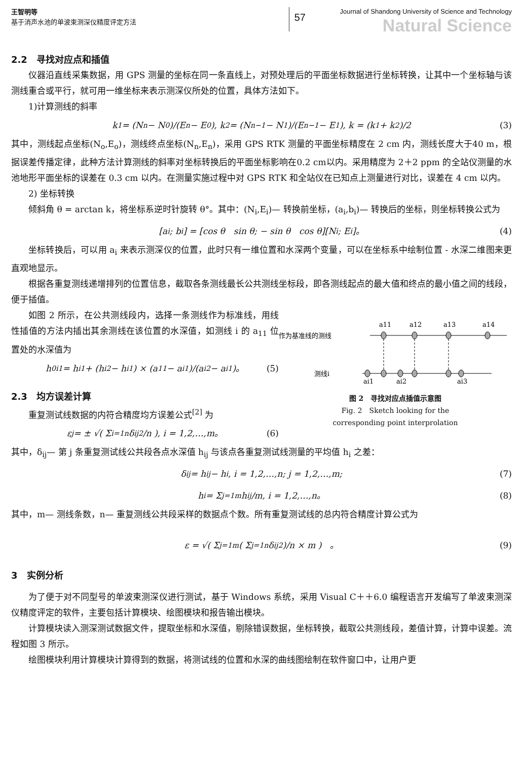王智明等
基于消声水池的单波束测深仪精度评定方法
57
Journal of Shandong University of Science and Technology
Natural Science
2.2　寻找对应点和插值
仪器沿直线采集数据，用 GPS 测量的坐标在同一条直线上，对预处理后的平面坐标数据进行坐标转换，让其中一个坐标轴与该测线重合或平行，就可用一维坐标来表示测深仪所处的位置，具体方法如下。
1)计算测线的斜率
k<sub>1</sub> = (N<sub>n</sub> − N<sub>0</sub>)/(E<sub>n</sub> − E<sub>0</sub>), k<sub>2</sub> = (N<sub>n−1</sub> − N<sub>1</sub>)/(E<sub>n−1</sub> − E<sub>1</sub>), k = (k<sub>1</sub> + k<sub>2</sub>)/2 (3)
其中，测线起点坐标(N<sub>o</sub>,E<sub>o</sub>)，测线终点坐标(N<sub>n</sub>,E<sub>n</sub>)，采用 GPS RTK 测量的平面坐标精度在 2 cm 内，测线长度大于40 m，根据误差传播定律，此种方法计算测线的斜率对坐标转换后的平面坐标影响在0.2 cm以内。采用精度为 2＋2 ppm 的全站仪测量的水池地形平面坐标的误差在 0.3 cm 以内。在测量实施过程中对 GPS RTK 和全站仪在已知点上测量进行对比，误差在 4 cm 以内。
2) 坐标转换
倾斜角 θ = arctan k，将坐标系逆时针旋转 θ°。其中：(N<sub>i</sub>,E<sub>i</sub>)— 转换前坐标，(a<sub>i</sub>,b<sub>i</sub>)— 转换后的坐标，则坐标转换公式为
[a<sub>i</sub>; b<sub>i</sub>] = [cos θ　sin θ; − sin θ　cos θ][N<sub>i</sub>; E<sub>i</sub>]。 (4)
坐标转换后，可以用 a<sub>i</sub> 来表示测深仪的位置，此时只有一维位置和水深两个变量，可以在坐标系中绘制位置 - 水深二维图来更直观地显示。
根据各重复测线递增排列的位置信息，截取各条测线最长公共测线坐标段，即各测线起点的最大值和终点的最小值之间的线段，便于插值。
如图 2 所示，在公共测线段内，选择一条测线作为标准线，用线性插值的方法内插出其余测线在该位置的水深值，如测线 i 的 a<sub>11</sub> 位置处的水深值为
h<sub>0i1</sub> = h<sub>i1</sub> + (h<sub>i2</sub> − h<sub>i1</sub>) × (a<sub>11</sub> − a<sub>i1</sub>)/(a<sub>i2</sub> − a<sub>i1</sub>)。 (5)
2.3　均方误差计算
重复测试线数据的内符合精度均方误差公式<sup>[2]</sup> 为
ε<sub>j</sub> = ± √( Σ<sub>i=1</sub><sup>n</sup> δ<sub>ij</sub><sup>2</sup>/n ), i = 1,2,…,m。 (6)
作为基准线的测线
测线i
a11
a12
a13
a14
ai1
ai2
ai3
图 2　寻找对应点插值示意图
Fig. 2　Sketch looking for the
corresponding point interprolation
其中，δ<sub>ij</sub>— 第 j 条重复测试线公共段各点水深值 h<sub>ij</sub> 与该点各重复测试线测量的平均值 h<sub>i</sub> 之差：
δ<sub>ij</sub> = h<sub>ij</sub> − h<sub>i</sub>, i = 1,2,…,n; j = 1,2,…,m; (7)
h<sub>i</sub> = Σ<sub>j=1</sub><sup>m</sup> h<sub>ij</sub>/m, i = 1,2,…,n。 (8)
其中，m— 测线条数，n— 重复测线公共段采样的数据点个数。所有重复测试线的总内符合精度计算公式为
ε = √( Σ<sub>j=1</sub><sup>m</sup>( Σ<sub>j=1</sub><sup>n</sup> δ<sub>ij</sub><sup>2</sup>)/n × m )　。 (9)
3　实例分析
为了便于对不同型号的单波束测深仪进行测试，基于 Windows 系统，采用 Visual C＋＋6.0 编程语言开发编写了单波束测深仪精度评定的软件，主要包括计算模块、绘图模块和报告输出模块。
计算模块读入测深测试数据文件，提取坐标和水深值，剔除错误数据，坐标转换，截取公共测线段，差值计算，计算中误差。流程如图 3 所示。
绘图模块利用计算模块计算得到的数据，将测试线的位置和水深的曲线图绘制在软件窗口中，让用户更